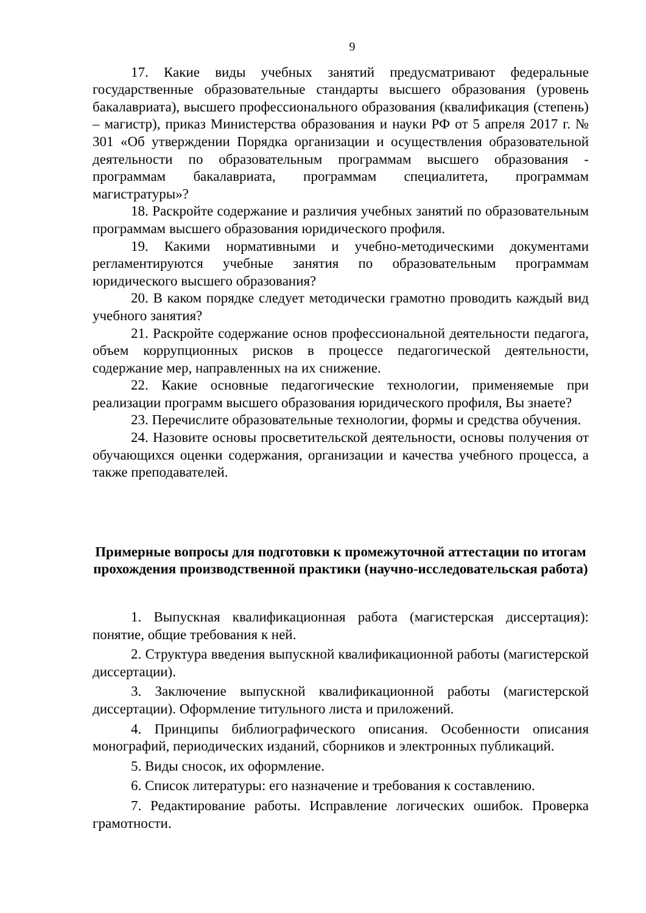9
17. Какие виды учебных занятий предусматривают федеральные государственные образовательные стандарты высшего образования (уровень бакалавриата), высшего профессионального образования (квалификация (степень) – магистр), приказ Министерства образования и науки РФ от 5 апреля 2017 г. № 301 «Об утверждении Порядка организации и осуществления образовательной деятельности по образовательным программам высшего образования - программам бакалавриата, программам специалитета, программам магистратуры»?
18. Раскройте содержание и различия учебных занятий по образовательным программам высшего образования юридического профиля.
19. Какими нормативными и учебно-методическими документами регламентируются учебные занятия по образовательным программам юридического высшего образования?
20. В каком порядке следует методически грамотно проводить каждый вид учебного занятия?
21. Раскройте содержание основ профессиональной деятельности педагога, объем коррупционных рисков в процессе педагогической деятельности, содержание мер, направленных на их снижение.
22. Какие основные педагогические технологии, применяемые при реализации программ высшего образования юридического профиля, Вы знаете?
23. Перечислите образовательные технологии, формы и средства обучения.
24. Назовите основы просветительской деятельности, основы получения от обучающихся оценки содержания, организации и качества учебного процесса, а также преподавателей.
Примерные вопросы для подготовки к промежуточной аттестации по итогам прохождения производственной практики (научно-исследовательская работа)
1. Выпускная квалификационная работа (магистерская диссертация): понятие, общие требования к ней.
2. Структура введения выпускной квалификационной работы (магистерской диссертации).
3. Заключение выпускной квалификационной работы (магистерской диссертации). Оформление титульного листа и приложений.
4. Принципы библиографического описания. Особенности описания монографий, периодических изданий, сборников и электронных публикаций.
5. Виды сносок, их оформление.
6. Список литературы: его назначение и требования к составлению.
7. Редактирование работы. Исправление логических ошибок. Проверка грамотности.